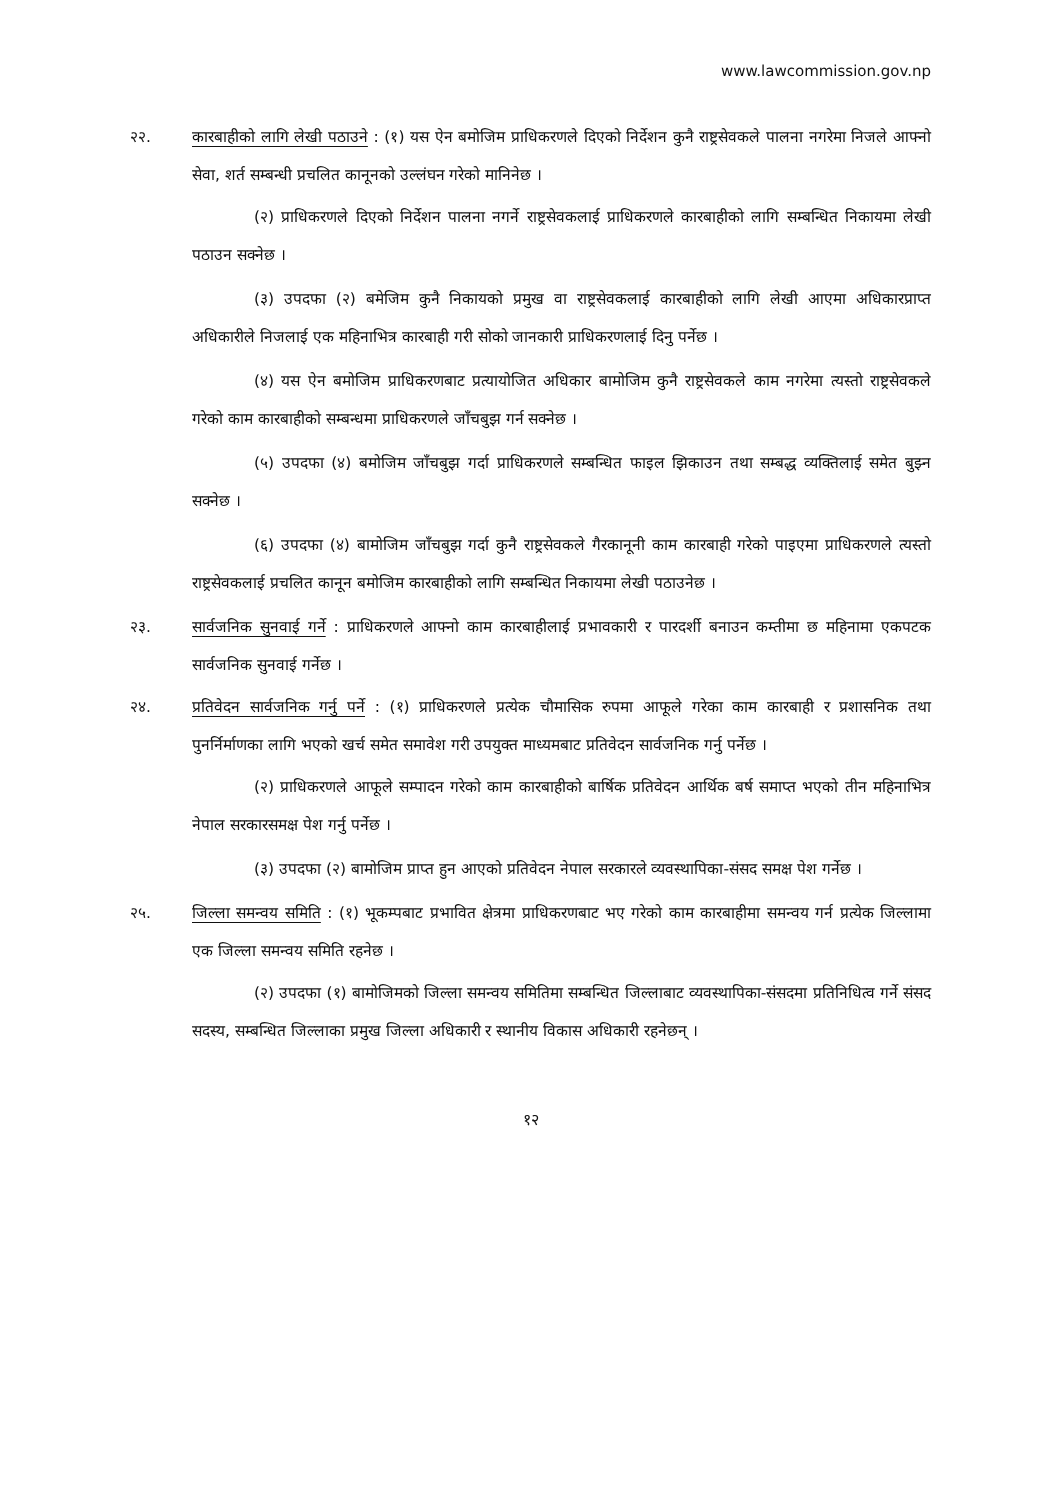www.lawcommission.gov.np
२२. कारबाहीको लागि लेखी पठाउने : (१) यस ऐन बमोजिम प्राधिकरणले दिएको निर्देशन कुनै राष्ट्रसेवकले पालना नगरेमा निजले आफ्नो सेवा, शर्त सम्बन्धी प्रचलित कानूनको उल्लंघन गरेको मानिनेछ ।
(२) प्राधिकरणले दिएको निर्देशन पालना नगर्ने राष्ट्रसेवकलाई प्राधिकरणले कारबाहीको लागि सम्बन्धित निकायमा लेखी पठाउन सक्नेछ ।
(३) उपदफा (२) बमेजिम कुनै निकायको प्रमुख वा राष्ट्रसेवकलाई कारबाहीको लागि लेखी आएमा अधिकारप्राप्त अधिकारीले निजलाई एक महिनाभित्र कारबाही गरी सोको जानकारी प्राधिकरणलाई दिनु पर्नेछ ।
(४) यस ऐन बमोजिम प्राधिकरणबाट प्रत्यायोजित अधिकार बामोजिम कुनै राष्ट्रसेवकले काम नगरेमा त्यस्तो राष्ट्रसेवकले गरेको काम कारबाहीको सम्बन्धमा प्राधिकरणले जाँचबुझ गर्न सक्नेछ ।
(५) उपदफा (४) बमोजिम जाँचबुझ गर्दा प्राधिकरणले सम्बन्धित फाइल झिकाउन तथा सम्बद्ध व्यक्तिलाई समेत बुझ्न सक्नेछ ।
(६) उपदफा (४) बामोजिम जाँचबुझ गर्दा कुनै राष्ट्रसेवकले गैरकानूनी काम कारबाही गरेको पाइएमा प्राधिकरणले त्यस्तो राष्ट्रसेवकलाई प्रचलित कानून बमोजिम कारबाहीको लागि सम्बन्धित निकायमा लेखी पठाउनेछ ।
२३. सार्वजनिक सुनवाई गर्ने : प्राधिकरणले आफ्नो काम कारबाहीलाई प्रभावकारी र पारदर्शी बनाउन कम्तीमा छ महिनामा एकपटक सार्वजनिक सुनवाई गर्नेछ ।
२४. प्रतिवेदन सार्वजनिक गर्नु पर्ने : (१) प्राधिकरणले प्रत्येक चौमासिक रुपमा आफूले गरेका काम कारबाही र प्रशासनिक तथा पुनर्निर्माणका लागि भएको खर्च समेत समावेश गरी उपयुक्त माध्यमबाट प्रतिवेदन सार्वजनिक गर्नु पर्नेछ ।
(२) प्राधिकरणले आफूले सम्पादन गरेको काम कारबाहीको बार्षिक प्रतिवेदन आर्थिक बर्ष समाप्त भएको तीन महिनाभित्र नेपाल सरकारसमक्ष पेश गर्नु पर्नेछ ।
(३) उपदफा (२) बामोजिम प्राप्त हुन आएको प्रतिवेदन नेपाल सरकारले व्यवस्थापिका-संसद समक्ष पेश गर्नेछ ।
२५. जिल्ला समन्वय समिति : (१) भूकम्पबाट प्रभावित क्षेत्रमा प्राधिकरणबाट भए गरेको काम कारबाहीमा समन्वय गर्न प्रत्येक जिल्लामा एक जिल्ला समन्वय समिति रहनेछ ।
(२) उपदफा (१) बामोजिमको जिल्ला समन्वय समितिमा सम्बन्धित जिल्लाबाट व्यवस्थापिका-संसदमा प्रतिनिधित्व गर्ने संसद सदस्य, सम्बन्धित जिल्लाका प्रमुख जिल्ला अधिकारी र स्थानीय विकास अधिकारी रहनेछन् ।
१२